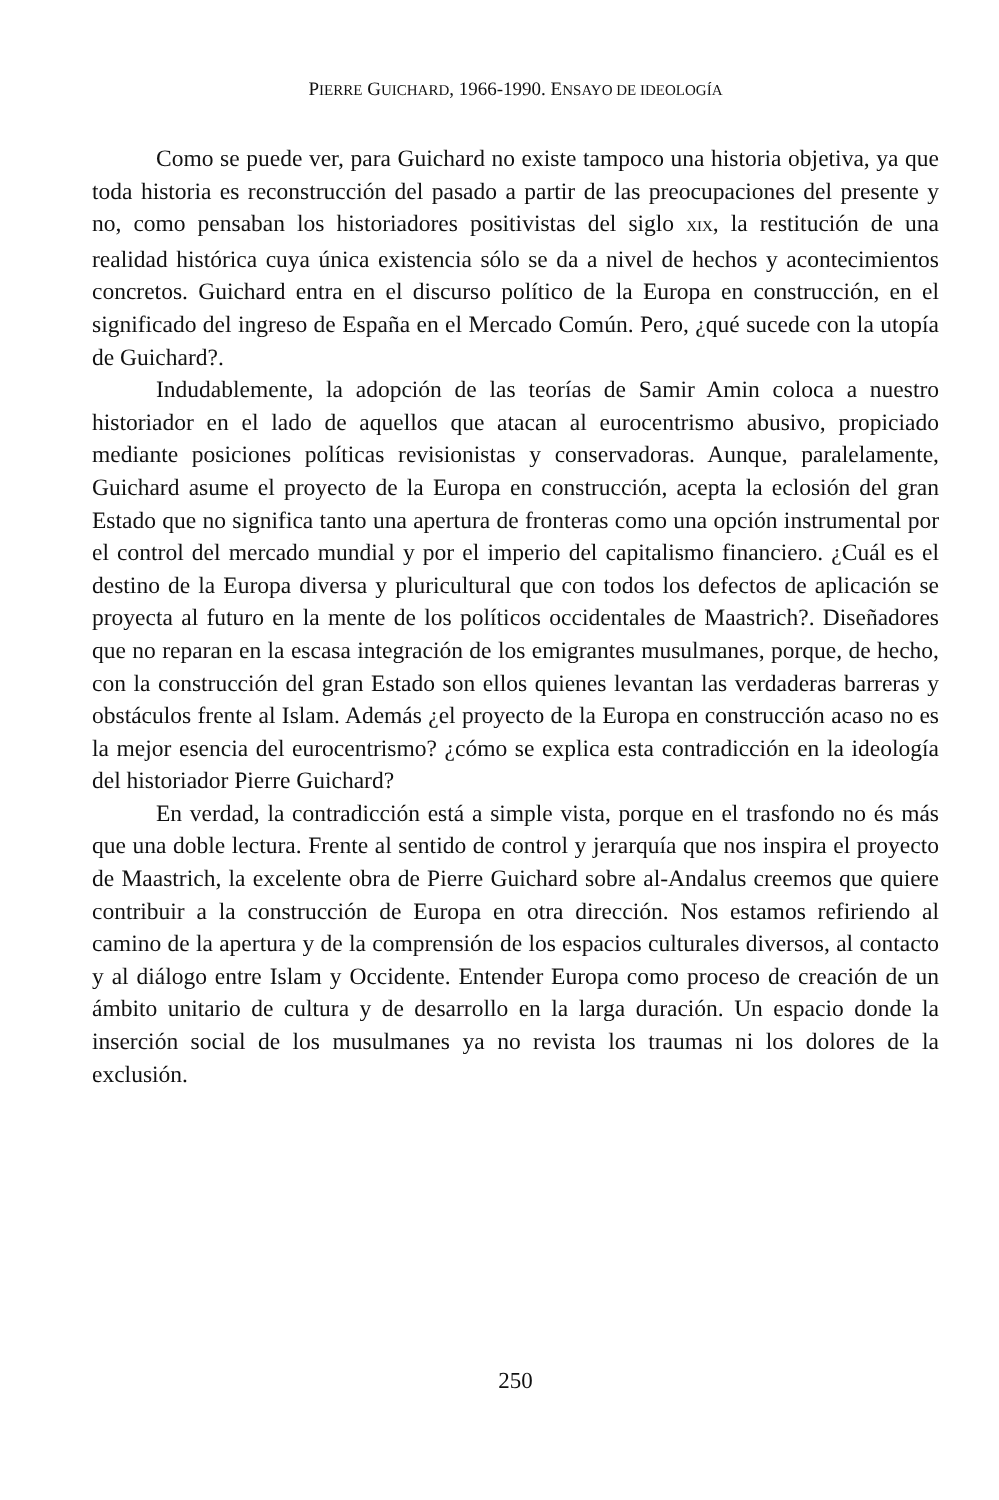PIERRE GUICHARD, 1966-1990. ENSAYO DE IDEOLOGÍA
Como se puede ver, para Guichard no existe tampoco una historia objetiva, ya que toda historia es reconstrucción del pasado a partir de las preocupaciones del presente y no, como pensaban los historiadores positivistas del siglo XIX, la restitución de una realidad histórica cuya única existencia sólo se da a nivel de hechos y acontecimientos concretos. Guichard entra en el discurso político de la Europa en construcción, en el significado del ingreso de España en el Mercado Común. Pero, ¿qué sucede con la utopía de Guichard?.
Indudablemente, la adopción de las teorías de Samir Amin coloca a nuestro historiador en el lado de aquellos que atacan al eurocentrismo abusivo, propiciado mediante posiciones políticas revisionistas y conservadoras. Aunque, paralelamente, Guichard asume el proyecto de la Europa en construcción, acepta la eclosión del gran Estado que no significa tanto una apertura de fronteras como una opción instrumental por el control del mercado mundial y por el imperio del capitalismo financiero. ¿Cuál es el destino de la Europa diversa y pluricultural que con todos los defectos de aplicación se proyecta al futuro en la mente de los políticos occidentales de Maastrich?. Diseñadores que no reparan en la escasa integración de los emigrantes musulmanes, porque, de hecho, con la construcción del gran Estado son ellos quienes levantan las verdaderas barreras y obstáculos frente al Islam. Además ¿el proyecto de la Europa en construcción acaso no es la mejor esencia del eurocentrismo? ¿cómo se explica esta contradicción en la ideología del historiador Pierre Guichard?
En verdad, la contradicción está a simple vista, porque en el trasfondo no és más que una doble lectura. Frente al sentido de control y jerarquía que nos inspira el proyecto de Maastrich, la excelente obra de Pierre Guichard sobre al-Andalus creemos que quiere contribuir a la construcción de Europa en otra dirección. Nos estamos refiriendo al camino de la apertura y de la comprensión de los espacios culturales diversos, al contacto y al diálogo entre Islam y Occidente. Entender Europa como proceso de creación de un ámbito unitario de cultura y de desarrollo en la larga duración. Un espacio donde la inserción social de los musulmanes ya no revista los traumas ni los dolores de la exclusión.
250